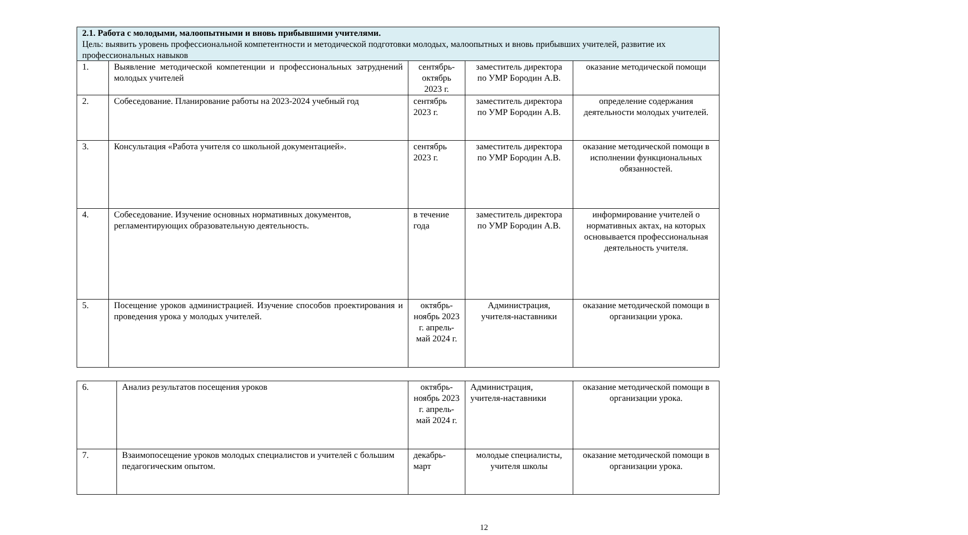| 2.1. Работа с молодыми, малоопытными и вновь прибывшими учителями. Цель: выявить уровень профессиональной компетентности и методической подготовки молодых, малоопытных и вновь прибывших учителей, развитие их профессиональных навыков | | | | |
| 1. | Выявление методической компетенции и профессиональных затруднений молодых учителей | сентябрь-октябрь 2023 г. | заместитель директора по УМР Бородин А.В. | оказание методической помощи |
| 2. | Собеседование. Планирование работы на 2023-2024 учебный год | сентябрь 2023 г. | заместитель директора по УМР Бородин А.В. | определение содержания деятельности молодых учителей. |
| 3. | Консультация «Работа учителя со школьной документацией». | сентябрь 2023 г. | заместитель директора по УМР Бородин А.В. | оказание методической помощи в исполнении функциональных обязанностей. |
| 4. | Собеседование. Изучение основных нормативных документов, регламентирующих образовательную деятельность. | в течение года | заместитель директора по УМР Бородин А.В. | информирование учителей о нормативных актах, на которых основывается профессиональная деятельность учителя. |
| 5. | Посещение уроков администрацией. Изучение способов проектирования и проведения урока у молодых учителей. | октябрь-ноябрь 2023 г. апрель-май 2024 г. | Администрация, учителя-наставники | оказание методической помощи в организации урока. |
| 6. | Анализ результатов посещения уроков | октябрь-ноябрь 2023 г. апрель-май 2024 г. | Администрация, учителя-наставники | оказание методической помощи в организации урока. |
| 7. | Взаимопосещение уроков молодых специалистов и учителей с большим педагогическим опытом. | декабрь-март | молодые специалисты, учителя школы | оказание методической помощи в организации урока. |
12